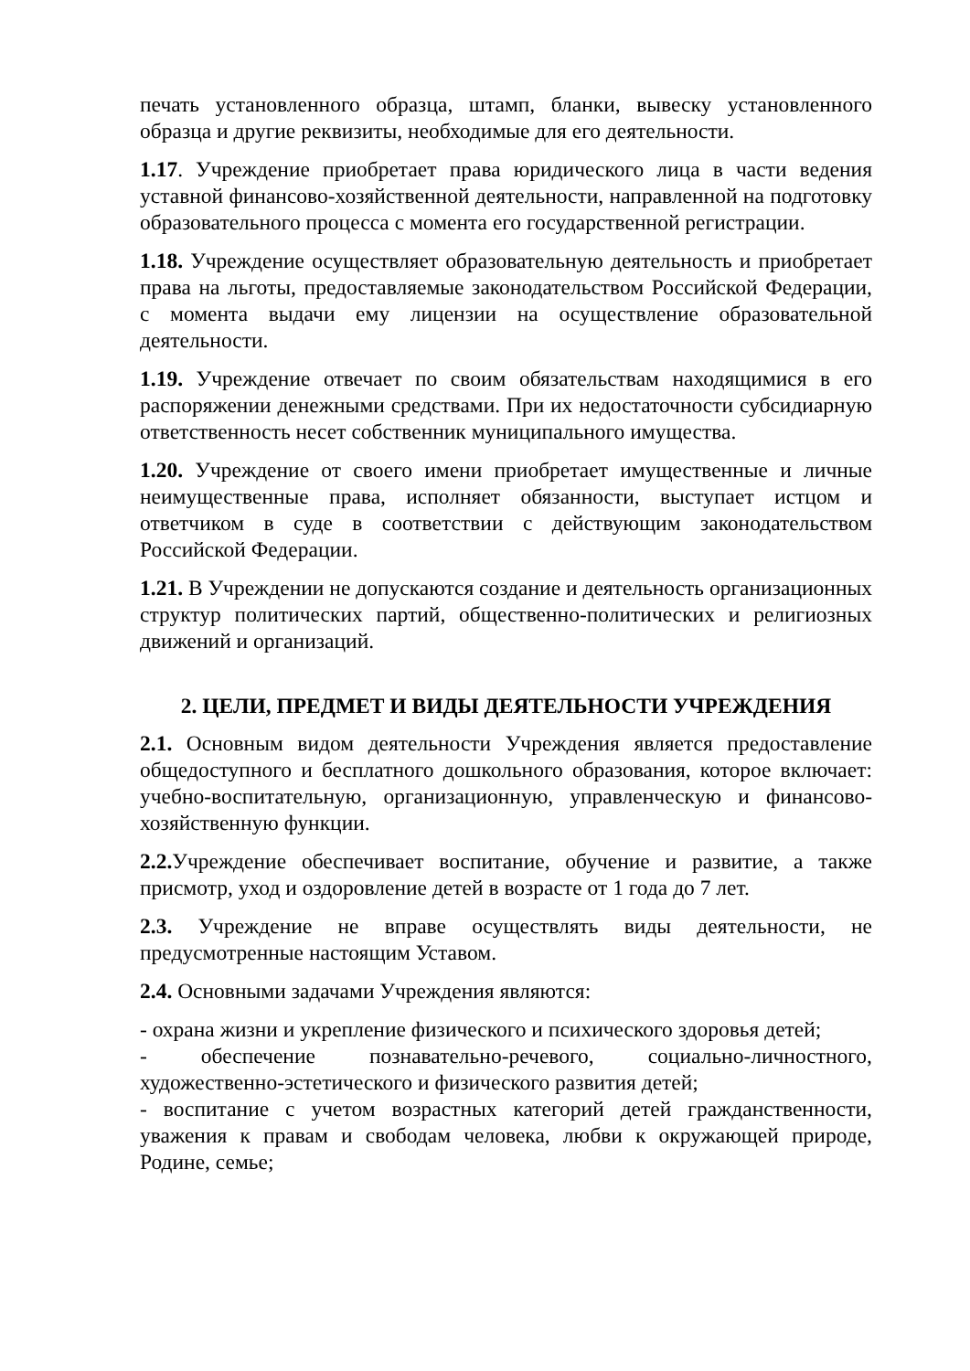печать установленного образца, штамп, бланки, вывеску установленного образца и другие реквизиты, необходимые для его деятельности.
1.17. Учреждение приобретает права юридического лица в части ведения уставной финансово-хозяйственной деятельности, направленной на подготовку образовательного процесса с момента его государственной регистрации.
1.18. Учреждение осуществляет образовательную деятельность и приобретает права на льготы, предоставляемые законодательством Российской Федерации, с момента выдачи ему лицензии на осуществление образовательной деятельности.
1.19. Учреждение отвечает по своим обязательствам находящимися в его распоряжении денежными средствами. При их недостаточности субсидиарную ответственность несет собственник муниципального имущества.
1.20. Учреждение от своего имени приобретает имущественные и личные неимущественные права, исполняет обязанности, выступает истцом и ответчиком в суде в соответствии с действующим законодательством Российской Федерации.
1.21. В Учреждении не допускаются создание и деятельность организационных структур политических партий, общественно-политических и религиозных движений и организаций.
2. ЦЕЛИ, ПРЕДМЕТ И ВИДЫ ДЕЯТЕЛЬНОСТИ УЧРЕЖДЕНИЯ
2.1. Основным видом деятельности Учреждения является предоставление общедоступного и бесплатного дошкольного образования, которое включает: учебно-воспитательную, организационную, управленческую и финансово-хозяйственную функции.
2.2. Учреждение обеспечивает воспитание, обучение и развитие, а также присмотр, уход и оздоровление детей в возрасте от 1 года до 7 лет.
2.3. Учреждение не вправе осуществлять виды деятельности, не предусмотренные настоящим Уставом.
2.4. Основными задачами Учреждения являются:
- охрана жизни и укрепление физического и психического здоровья детей;
- обеспечение познавательно-речевого, социально-личностного, художественно-эстетического и физического развития детей;
- воспитание с учетом возрастных категорий детей гражданственности, уважения к правам и свободам человека, любви к окружающей природе, Родине, семье;